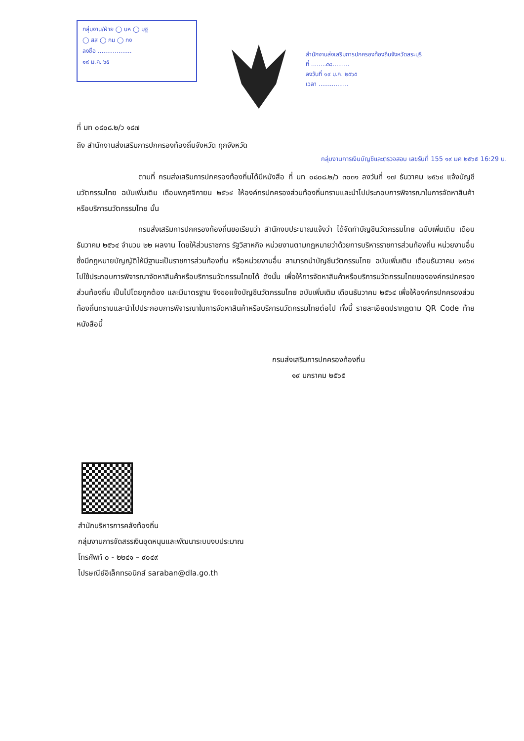กลุ่มงาน/ฝ่าย ◯ บห ◯ มฐ
◯ สส ◯ กม ◯ กง
ลงชื่อ ..................
๑๙ ม.ค. ๖๕
สำนักงานส่งเสริมการปกครองท้องถิ่นจังหวัดสระบุรี
ที่ ........๕๘.........
ลงวันที่ ๑๙ ม.ค. ๒๕๖๕
เวลา ................
ที่ มท ๐๘๐๘.๒/ว ๑๘๗
ถึง สำนักงานส่งเสริมการปกครองท้องถิ่นจังหวัด ทุกจังหวัด
กลุ่มงานการเงินบัญชีและตรวจสอบ เลขรับที่ 155 ๑๙ มค ๒๕๖๕ 16:29 น.
ตามที่ กรมส่งเสริมการปกครองท้องถิ่นได้มีหนังสือ ที่ มท ๐๘๐๘.๒/ว ๓๐๓๑ ลงวันที่ ๑๗ ธันวาคม ๒๕๖๔ แจ้งบัญชีนวัตกรรมไทย ฉบับเพิ่มเติม เดือนพฤศจิกายน ๒๕๖๔ ให้องค์กรปกครองส่วนท้องถิ่นทราบและนำไปประกอบการพิจารณาในการจัดหาสินค้าหรือบริการนวัตกรรมไทย นั้น
กรมส่งเสริมการปกครองท้องถิ่นขอเรียนว่า สำนักงบประมาณแจ้งว่า ได้จัดทำบัญชีนวัตกรรมไทย ฉบับเพิ่มเติม เดือนธันวาคม ๒๕๖๔ จำนวน ๒๒ ผลงาน โดยให้ส่วนราชการ รัฐวิสาหกิจ หน่วยงานตามกฎหมายว่าด้วยการบริหารราชการส่วนท้องถิ่น หน่วยงานอื่นซึ่งมีกฎหมายบัญญัติให้มีฐานะเป็นราชการส่วนท้องถิ่น หรือหน่วยงานอื่น สามารถนำบัญชีนวัตกรรมไทย ฉบับเพิ่มเติม เดือนธันวาคม ๒๕๖๔ ไปใช้ประกอบการพิจารณาจัดหาสินค้าหรือบริการนวัตกรรมไทยได้ ดังนั้น เพื่อให้การจัดหาสินค้าหรือบริการนวัตกรรมไทยขององค์กรปกครองส่วนท้องถิ่น เป็นไปโดยถูกต้อง และมีมาตรฐาน จึงขอแจ้งบัญชีนวัตกรรมไทย ฉบับเพิ่มเติม เดือนธันวาคม ๒๕๖๔ เพื่อให้องค์กรปกครองส่วนท้องถิ่นทราบและนำไปประกอบการพิจารณาในการจัดหาสินค้าหรือบริการนวัตกรรมไทยต่อไป ทั้งนี้ รายละเอียดปรากฏตาม QR Code ท้ายหนังสือนี้
กรมส่งเสริมการปกครองท้องถิ่น
๑๙ มกราคม ๒๕๖๕
สำนักบริหารการคลังท้องถิ่น
กลุ่มงานการจัดสรรเงินอุดหนุนและพัฒนาระบบงบประมาณ
โทรศัพท์ ๐ - ๒๒๔๑ – ๙๐๔๙
ไปรษณีย์อิเล็กทรอนิกส์ saraban@dla.go.th